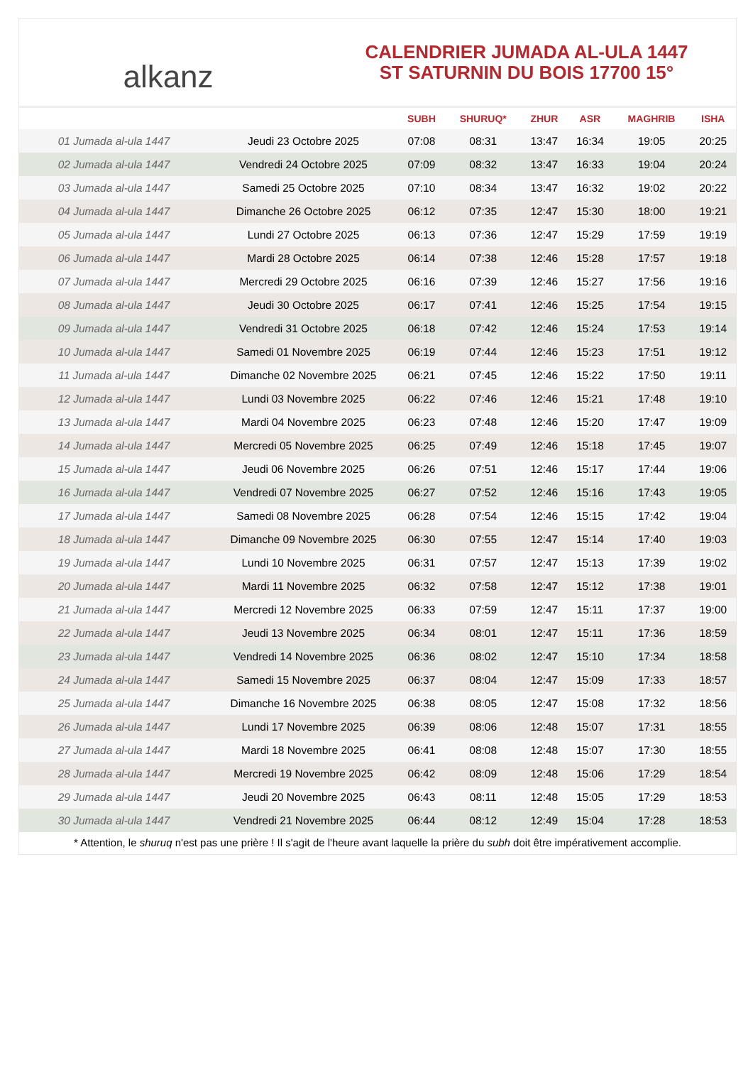alkanz
CALENDRIER JUMADA AL-ULA 1447
ST SATURNIN DU BOIS 17700 15°
| | | SUBH | SHURUQ* | ZHUR | ASR | MAGHRIB | ISHA |
| --- | --- | --- | --- | --- | --- | --- | --- |
| 01 Jumada al-ula 1447 | Jeudi 23 Octobre 2025 | 07:08 | 08:31 | 13:47 | 16:34 | 19:05 | 20:25 |
| 02 Jumada al-ula 1447 | Vendredi 24 Octobre 2025 | 07:09 | 08:32 | 13:47 | 16:33 | 19:04 | 20:24 |
| 03 Jumada al-ula 1447 | Samedi 25 Octobre 2025 | 07:10 | 08:34 | 13:47 | 16:32 | 19:02 | 20:22 |
| 04 Jumada al-ula 1447 | Dimanche 26 Octobre 2025 | 06:12 | 07:35 | 12:47 | 15:30 | 18:00 | 19:21 |
| 05 Jumada al-ula 1447 | Lundi 27 Octobre 2025 | 06:13 | 07:36 | 12:47 | 15:29 | 17:59 | 19:19 |
| 06 Jumada al-ula 1447 | Mardi 28 Octobre 2025 | 06:14 | 07:38 | 12:46 | 15:28 | 17:57 | 19:18 |
| 07 Jumada al-ula 1447 | Mercredi 29 Octobre 2025 | 06:16 | 07:39 | 12:46 | 15:27 | 17:56 | 19:16 |
| 08 Jumada al-ula 1447 | Jeudi 30 Octobre 2025 | 06:17 | 07:41 | 12:46 | 15:25 | 17:54 | 19:15 |
| 09 Jumada al-ula 1447 | Vendredi 31 Octobre 2025 | 06:18 | 07:42 | 12:46 | 15:24 | 17:53 | 19:14 |
| 10 Jumada al-ula 1447 | Samedi 01 Novembre 2025 | 06:19 | 07:44 | 12:46 | 15:23 | 17:51 | 19:12 |
| 11 Jumada al-ula 1447 | Dimanche 02 Novembre 2025 | 06:21 | 07:45 | 12:46 | 15:22 | 17:50 | 19:11 |
| 12 Jumada al-ula 1447 | Lundi 03 Novembre 2025 | 06:22 | 07:46 | 12:46 | 15:21 | 17:48 | 19:10 |
| 13 Jumada al-ula 1447 | Mardi 04 Novembre 2025 | 06:23 | 07:48 | 12:46 | 15:20 | 17:47 | 19:09 |
| 14 Jumada al-ula 1447 | Mercredi 05 Novembre 2025 | 06:25 | 07:49 | 12:46 | 15:18 | 17:45 | 19:07 |
| 15 Jumada al-ula 1447 | Jeudi 06 Novembre 2025 | 06:26 | 07:51 | 12:46 | 15:17 | 17:44 | 19:06 |
| 16 Jumada al-ula 1447 | Vendredi 07 Novembre 2025 | 06:27 | 07:52 | 12:46 | 15:16 | 17:43 | 19:05 |
| 17 Jumada al-ula 1447 | Samedi 08 Novembre 2025 | 06:28 | 07:54 | 12:46 | 15:15 | 17:42 | 19:04 |
| 18 Jumada al-ula 1447 | Dimanche 09 Novembre 2025 | 06:30 | 07:55 | 12:47 | 15:14 | 17:40 | 19:03 |
| 19 Jumada al-ula 1447 | Lundi 10 Novembre 2025 | 06:31 | 07:57 | 12:47 | 15:13 | 17:39 | 19:02 |
| 20 Jumada al-ula 1447 | Mardi 11 Novembre 2025 | 06:32 | 07:58 | 12:47 | 15:12 | 17:38 | 19:01 |
| 21 Jumada al-ula 1447 | Mercredi 12 Novembre 2025 | 06:33 | 07:59 | 12:47 | 15:11 | 17:37 | 19:00 |
| 22 Jumada al-ula 1447 | Jeudi 13 Novembre 2025 | 06:34 | 08:01 | 12:47 | 15:11 | 17:36 | 18:59 |
| 23 Jumada al-ula 1447 | Vendredi 14 Novembre 2025 | 06:36 | 08:02 | 12:47 | 15:10 | 17:34 | 18:58 |
| 24 Jumada al-ula 1447 | Samedi 15 Novembre 2025 | 06:37 | 08:04 | 12:47 | 15:09 | 17:33 | 18:57 |
| 25 Jumada al-ula 1447 | Dimanche 16 Novembre 2025 | 06:38 | 08:05 | 12:47 | 15:08 | 17:32 | 18:56 |
| 26 Jumada al-ula 1447 | Lundi 17 Novembre 2025 | 06:39 | 08:06 | 12:48 | 15:07 | 17:31 | 18:55 |
| 27 Jumada al-ula 1447 | Mardi 18 Novembre 2025 | 06:41 | 08:08 | 12:48 | 15:07 | 17:30 | 18:55 |
| 28 Jumada al-ula 1447 | Mercredi 19 Novembre 2025 | 06:42 | 08:09 | 12:48 | 15:06 | 17:29 | 18:54 |
| 29 Jumada al-ula 1447 | Jeudi 20 Novembre 2025 | 06:43 | 08:11 | 12:48 | 15:05 | 17:29 | 18:53 |
| 30 Jumada al-ula 1447 | Vendredi 21 Novembre 2025 | 06:44 | 08:12 | 12:49 | 15:04 | 17:28 | 18:53 |
* Attention, le shuruq n'est pas une prière ! Il s'agit de l'heure avant laquelle la prière du subh doit être impérativement accomplie.